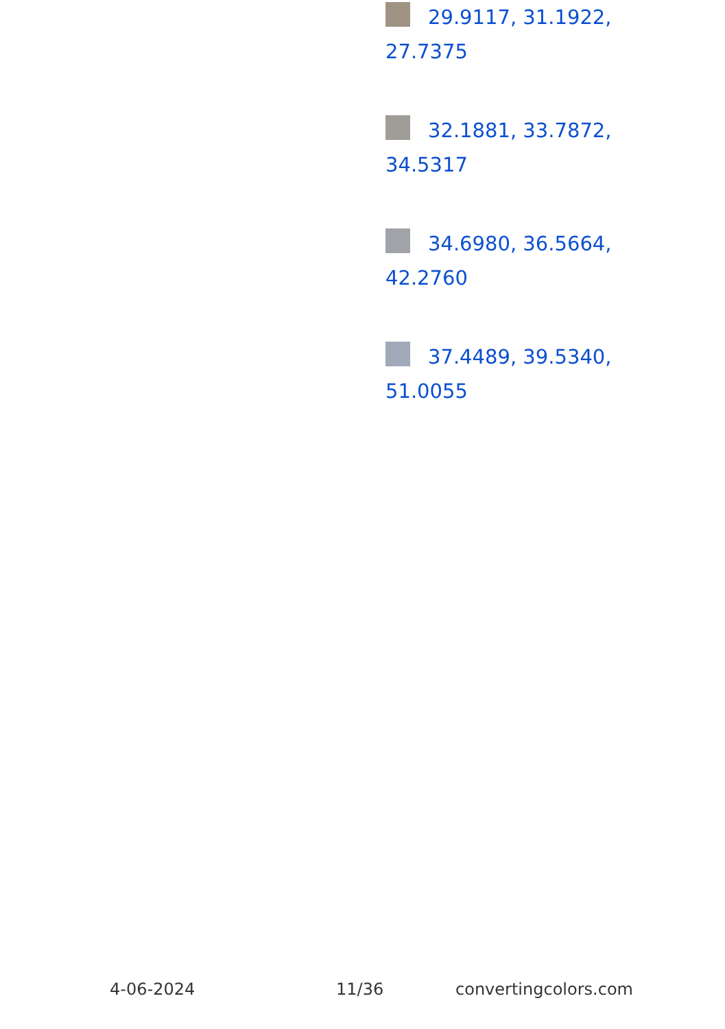29.9117, 31.1922, 27.7375
32.1881, 33.7872, 34.5317
34.6980, 36.5664, 42.2760
37.4489, 39.5340, 51.0055
4-06-2024 11/36 convertingcolors.com